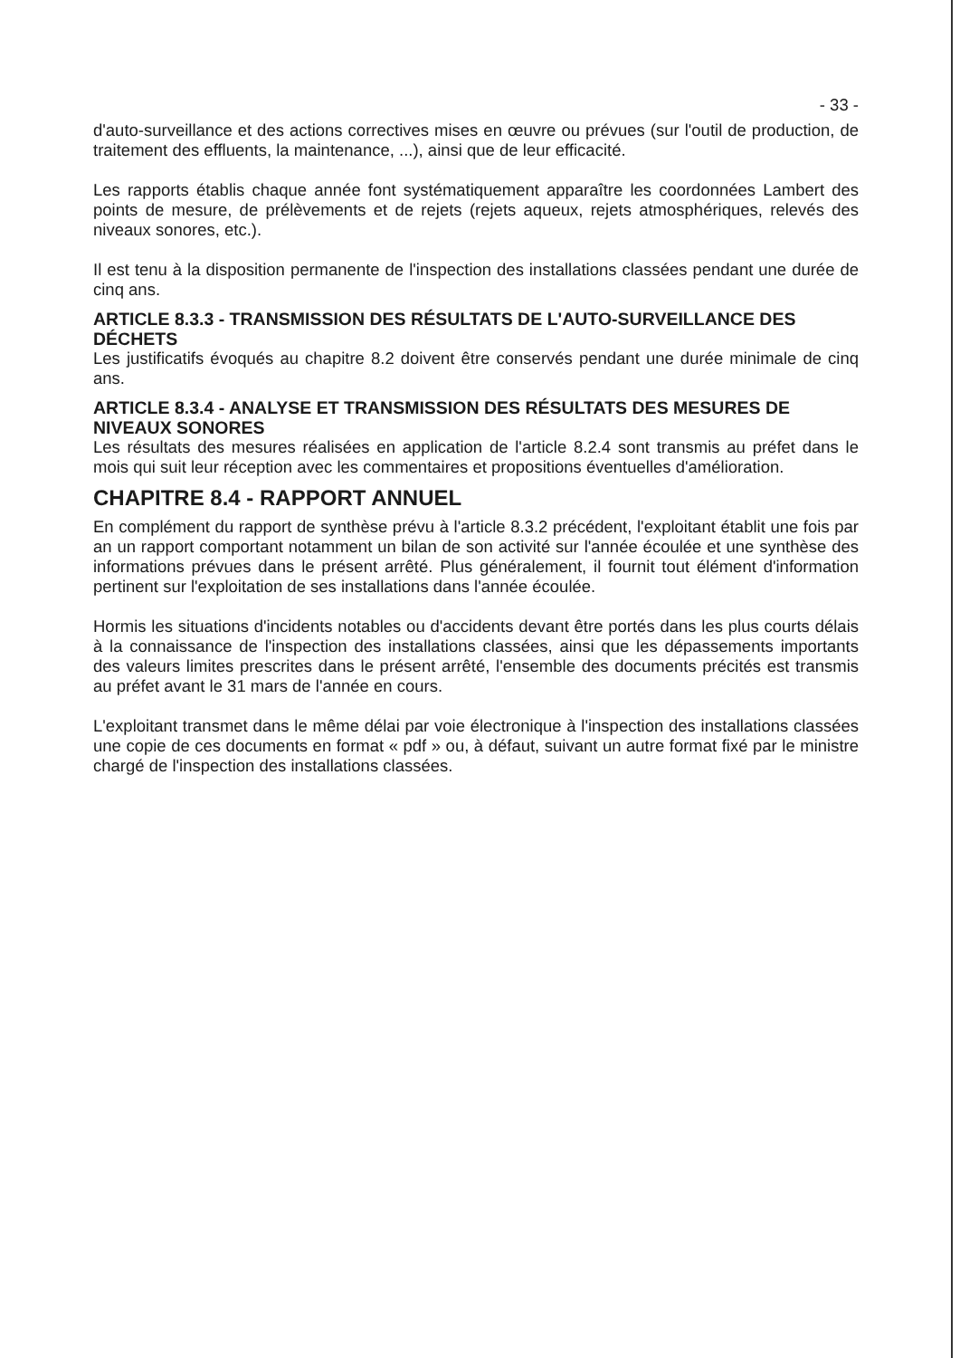- 33 -
d'auto-surveillance et des actions correctives mises en œuvre ou prévues (sur l'outil de production, de traitement des effluents, la maintenance, ...), ainsi que de leur efficacité.
Les rapports établis chaque année font systématiquement apparaître les coordonnées Lambert des points de mesure, de prélèvements et de rejets (rejets aqueux, rejets atmosphériques, relevés des niveaux sonores, etc.).
Il est tenu à la disposition permanente de l'inspection des installations classées pendant une durée de cinq ans.
ARTICLE 8.3.3 - TRANSMISSION DES RÉSULTATS DE L'AUTO-SURVEILLANCE DES DÉCHETS
Les justificatifs évoqués au chapitre 8.2 doivent être conservés pendant une durée minimale de cinq ans.
ARTICLE 8.3.4 - ANALYSE ET TRANSMISSION DES RÉSULTATS DES MESURES DE NIVEAUX SONORES
Les résultats des mesures réalisées en application de l'article 8.2.4 sont transmis au préfet dans le mois qui suit leur réception avec les commentaires et propositions éventuelles d'amélioration.
CHAPITRE 8.4 - RAPPORT ANNUEL
En complément du rapport de synthèse prévu à l'article 8.3.2 précédent, l'exploitant établit une fois par an un rapport comportant notamment un bilan de son activité sur l'année écoulée et une synthèse des informations prévues dans le présent arrêté. Plus généralement, il fournit tout élément d'information pertinent sur l'exploitation de ses installations dans l'année écoulée.
Hormis les situations d'incidents notables ou d'accidents devant être portés dans les plus courts délais à la connaissance de l'inspection des installations classées, ainsi que les dépassements importants des valeurs limites prescrites dans le présent arrêté, l'ensemble des documents précités est transmis au préfet avant le 31 mars de l'année en cours.
L'exploitant transmet dans le même délai par voie électronique à l'inspection des installations classées une copie de ces documents en format « pdf » ou, à défaut, suivant un autre format fixé par le ministre chargé de l'inspection des installations classées.